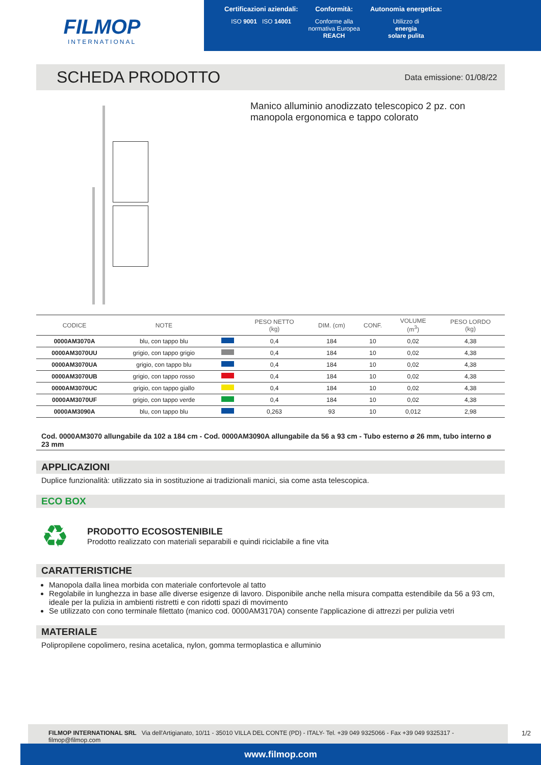FILMOP
INTERNATIONAL
Certificazioni aziendali:
ISO 9001 ISO 14001
Conformità:
Conforme alla
normativa Europea
REACH
Autonomia energetica:
Utilizzo di
energia
solare pulita
SCHEDA PRODOTTO
Data emissione: 01/08/22
Manico alluminio anodizzato telescopico 2 pz. con manopola ergonomica e tappo colorato
| CODICE | NOTE | | PESO NETTO (kg) | DIM. (cm) | CONF. | VOLUME (m<sup>3</sup>) | PESO LORDO (kg) |
| --- | --- | --- | --- | --- | --- | --- | --- |
| 0000AM3070A | blu, con tappo blu | | 0,4 | 184 | 10 | 0,02 | 4,38 |
| 0000AM3070UU | grigio, con tappo grigio | | 0,4 | 184 | 10 | 0,02 | 4,38 |
| 0000AM3070UA | grigio, con tappo blu | | 0,4 | 184 | 10 | 0,02 | 4,38 |
| 0000AM3070UB | grigio, con tappo rosso | | 0,4 | 184 | 10 | 0,02 | 4,38 |
| 0000AM3070UC | grigio, con tappo giallo | | 0,4 | 184 | 10 | 0,02 | 4,38 |
| 0000AM3070UF | grigio, con tappo verde | | 0,4 | 184 | 10 | 0,02 | 4,38 |
| 0000AM3090A | blu, con tappo blu | | 0,263 | 93 | 10 | 0,012 | 2,98 |
Cod. 0000AM3070 allungabile da 102 a 184 cm - Cod. 0000AM3090A allungabile da 56 a 93 cm - Tubo esterno ø 26 mm, tubo interno ø 23 mm
APPLICAZIONI
Duplice funzionalità: utilizzato sia in sostituzione ai tradizionali manici, sia come asta telescopica.
ECO BOX
♻
PRODOTTO ECOSOSTENIBILE
Prodotto realizzato con materiali separabili e quindi riciclabile a fine vita
CARATTERISTICHE
Manopola dalla linea morbida con materiale confortevole al tatto
Regolabile in lunghezza in base alle diverse esigenze di lavoro. Disponibile anche nella misura compatta estendibile da 56 a 93 cm, ideale per la pulizia in ambienti ristretti e con ridotti spazi di movimento
Se utilizzato con cono terminale filettato (manico cod. 0000AM3170A) consente l'applicazione di attrezzi per pulizia vetri
MATERIALE
Polipropilene copolimero, resina acetalica, nylon, gomma termoplastica e alluminio
FILMOP INTERNATIONAL SRL Via dell'Artigianato, 10/11 - 35010 VILLA DEL CONTE (PD) - ITALY- Tel. +39 049 9325066 - Fax +39 049 9325317 - filmop@filmop.com
1/2
www.filmop.com